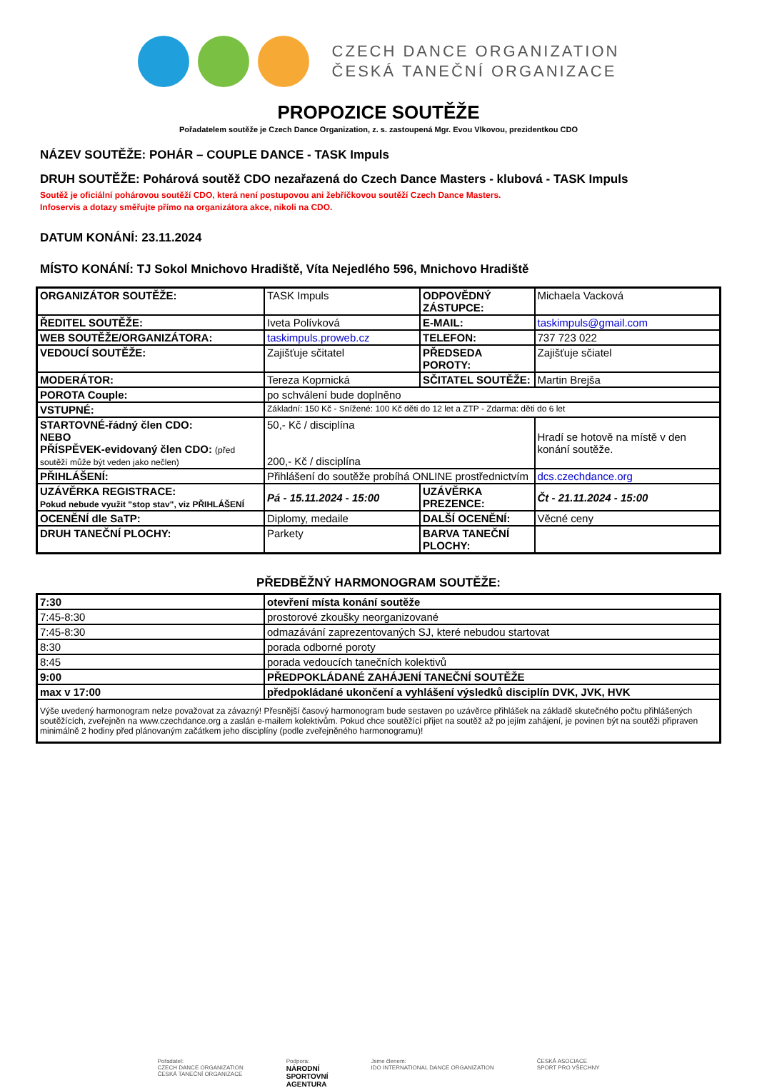CZECH DANCE ORGANIZATION
ČESKÁ TANEČNÍ ORGANIZACE
PROPOZICE SOUTĚŽE
Pořadatelem soutěže je Czech Dance Organization, z. s. zastoupená Mgr. Evou Vlkovou, prezidentkou CDO
NÁZEV SOUTĚŽE: POHÁR – COUPLE DANCE - TASK Impuls
DRUH SOUTĚŽE: Pohárová soutěž CDO nezařazená do Czech Dance Masters - klubová - TASK Impuls
Soutěž je oficiální pohárovou soutěží CDO, která není postupovou ani žebříčkovou soutěží Czech Dance Masters.
Infoservis a dotazy směřujte přímo na organizátora akce, nikoli na CDO.
DATUM KONÁNÍ: 23.11.2024
MÍSTO KONÁNÍ: TJ Sokol Mnichovo Hradiště, Víta Nejedlého 596, Mnichovo Hradiště
| ORGANIZÁTOR SOUTĚŽE: | TASK Impuls | ODPOVĚDNÝ ZÁSTUPCE: | | Michaela Vacková |
| ŘEDITEL SOUTĚŽE: | Iveta Polívková | E-MAIL: | taskimpuls@gmail.com | |
| WEB SOUTĚŽE/ORGANIZÁTORA: | taskimpuls.proweb.cz | TELEFON: | | 737 723 022 |
| VEDOUCÍ SOUTĚŽE: | Zajišťuje sčitatel | PŘEDSEDA POROTY: | | Zajišťuje sčiatel |
| MODERÁTOR: | Tereza Koprnická | SČITATEL SOUTĚŽE: | | Martin Brejša |
| POROTA Couple: | po schválení bude doplněno | | | |
| VSTUPNÉ: | Základní: 150 Kč - Snížené: 100 Kč děti do 12 let a ZTP - Zdarma: děti do 6 let | | | |
| STARTOVNÉ-řádný člen CDO: NEBO PŘÍSPĚVEK-evidovaný člen CDO: (před soutěží může být veden jako nečlen) | 50,- Kč / disciplína 200,- Kč / disciplína | | Hradí se hotově na místě v den konání soutěže. | |
| PŘIHLÁŠENÍ: | Přihlášení do soutěže probíhá ONLINE prostřednictvím | | | dcs.czechdance.org |
| UZÁVĚRKA REGISTRACE: Pokud nebude využit "stop stav", viz PŘIHLÁŠENÍ | Pá - 15.11.2024 - 15:00 | UZÁVĚRKA PREZENCE: | | Čt - 21.11.2024 - 15:00 |
| OCENĚNÍ dle SaTP: | Diplomy, medaile | DALŠÍ OCENĚNÍ: | Věcné ceny | |
| DRUH TANEČNÍ PLOCHY: | Parkety | BARVA TANEČNÍ PLOCHY: | | |
PŘEDBĚŽNÝ HARMONOGRAM SOUTĚŽE:
| 7:30 | otevření místa konání soutěže |
| 7:45-8:30 | prostorové zkoušky neorganizované |
| 7:45-8:30 | odmazávání zaprezentovaných SJ, které nebudou startovat |
| 8:30 | porada odborné poroty |
| 8:45 | porada vedoucích tanečních kolektivů |
| 9:00 | PŘEDPOKLÁDANÉ ZAHÁJENÍ TANEČNÍ SOUTĚŽE |
| max v 17:00 | předpokládané ukončení a vyhlášení výsledků disciplín DVK, JVK, HVK |
| Výše uvedený harmonogram nelze považovat za závazný! Přesnější časový harmonogram bude sestaven po uzávěrce přihlášek na základě skutečného počtu přihlášených soutěžících, zveřejněn na www.czechdance.org a zaslán e-mailem kolektivům. Pokud chce soutěžící přijet na soutěž až po jejím zahájení, je povinen být na soutěži připraven minimálně 2 hodiny před plánovaným začátkem jeho disciplíny (podle zveřejněného harmonogramu)! | |
Pořadatel:
CZECH DANCE ORGANIZATION
ČESKÁ TANEČNÍ ORGANIZACE
Podpora:
NÁRODNÍ
SPORTOVNÍ
AGENTURA
Jsme členem:
IDO INTERNATIONAL DANCE ORGANIZATION
ČESKÁ ASOCIACE
SPORT PRO VŠECHNY